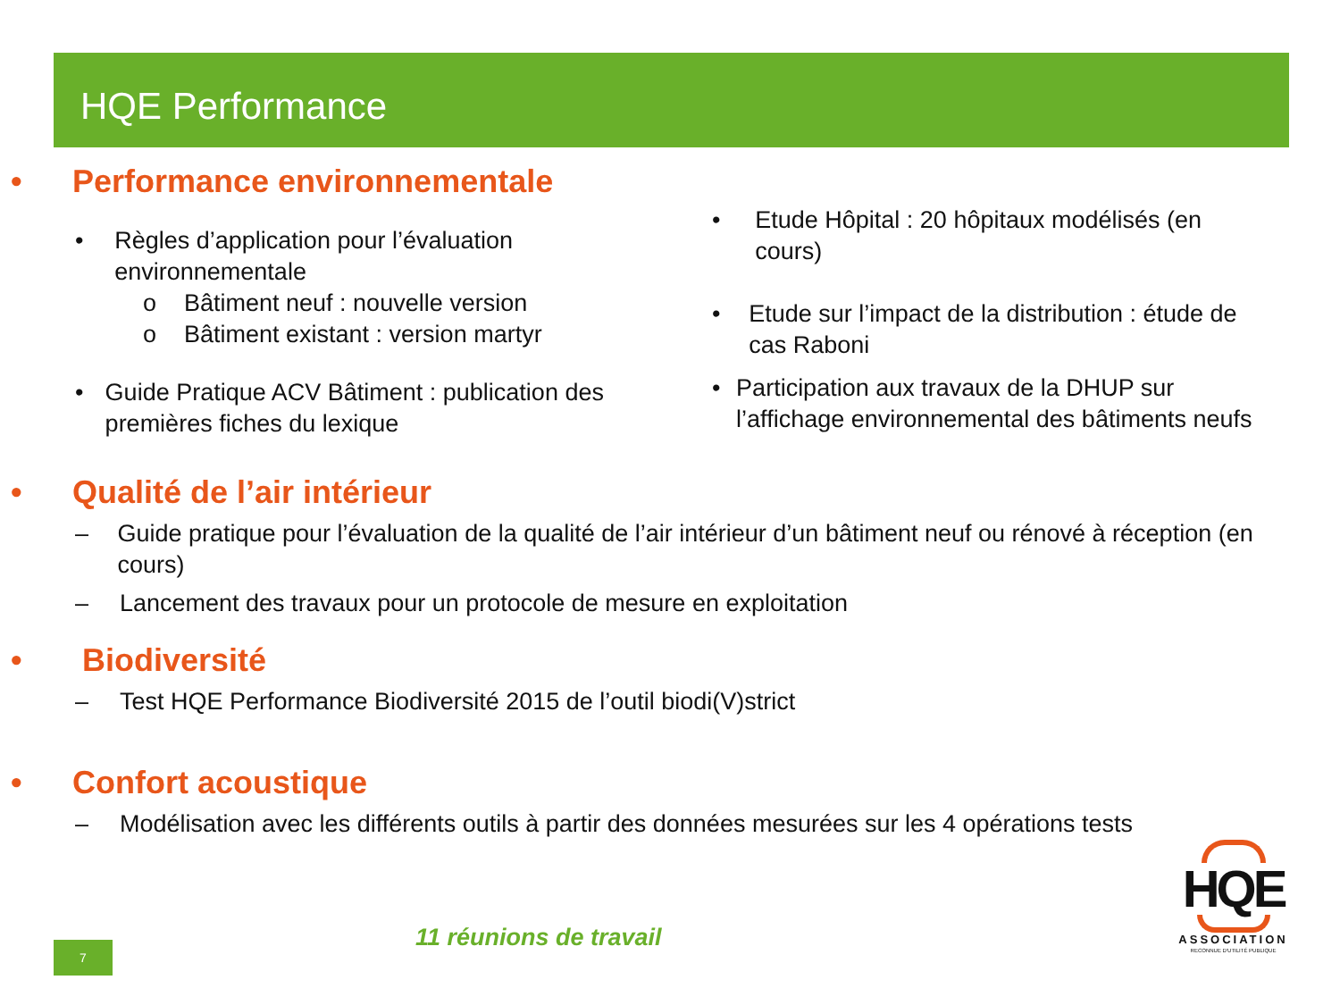HQE Performance
• Performance environnementale
• Règles d’application pour l’évaluation environnementale
o Bâtiment neuf : nouvelle version
o Bâtiment existant : version martyr
• Guide Pratique ACV Bâtiment : publication des premières fiches du lexique
• Etude Hôpital : 20 hôpitaux modélisés (en cours)
• Etude sur l’impact de la distribution : étude de cas Raboni
• Participation aux travaux de la DHUP sur l’affichage environnemental des bâtiments neufs
• Qualité de l’air intérieur
– Guide pratique pour l’évaluation de la qualité de l’air intérieur d’un bâtiment neuf ou rénové à réception (en cours)
– Lancement des travaux pour un protocole de mesure en exploitation
• Biodiversité
– Test HQE Performance Biodiversité 2015 de l’outil biodi(V)strict
• Confort acoustique
– Modélisation avec les différents outils à partir des données mesurées sur les 4 opérations tests
11 réunions de travail
7
HQE
ASSOCIATION
RECONNUE D'UTILITÉ PUBLIQUE